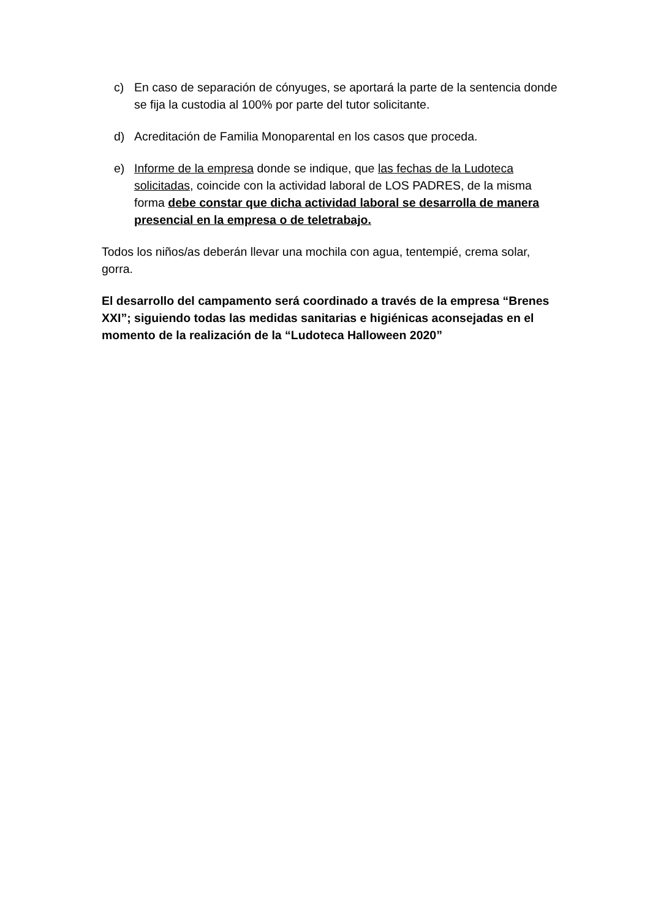c) En caso de separación de cónyuges, se aportará la parte de la sentencia donde se fija la custodia al 100% por parte del tutor solicitante.
d) Acreditación de Familia Monoparental en los casos que proceda.
e) Informe de la empresa donde se indique, que las fechas de la Ludoteca solicitadas, coincide con la actividad laboral de LOS PADRES, de la misma forma debe constar que dicha actividad laboral se desarrolla de manera presencial en la empresa o de teletrabajo.
Todos los niños/as deberán llevar una mochila con agua, tentempié, crema solar, gorra.
El desarrollo del campamento será coordinado a través de la empresa “Brenes XXI”; siguiendo todas las medidas sanitarias e higiénicas aconsejadas en el momento de la realización de la “Ludoteca Halloween 2020”